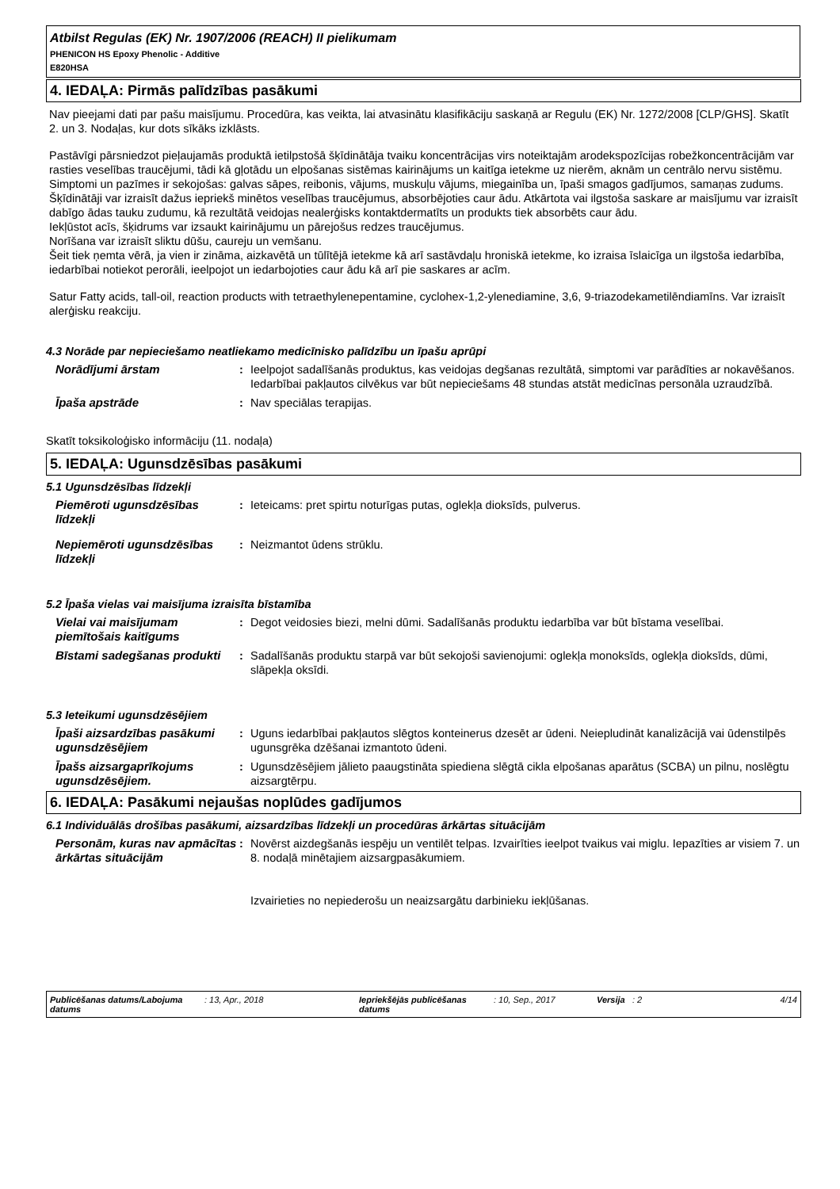Atbilst Regulas (EK) Nr. 1907/2006 (REACH) II pielikumam
PHENICON HS Epoxy Phenolic - Additive
E820HSA
4. IEDAĻA: Pirmās palīdzības pasākumi
Nav pieejami dati par pašu maisījumu. Procedūra, kas veikta, lai atvasinātu klasifikāciju saskaņā ar Regulu (EK) Nr. 1272/2008 [CLP/GHS]. Skatīt 2. un 3. Nodaļas, kur dots sīkāks izklāsts.
Pastāvīgi pārsniedzot pieļaujamās produktā ietilpstošā šķīdinātāja tvaiku koncentrācijas virs noteiktajām arodekspozīcijas robežkoncentrācijām var rasties veselības traucējumi, tādi kā gļotādu un elpošanas sistēmas kairinājums un kaitīga ietekme uz nierēm, aknām un centrālo nervu sistēmu. Simptomi un pazīmes ir sekojošas: galvas sāpes, reibonis, vājums, muskuļu vājums, miegainība un, īpaši smagos gadījumos, samaņas zudums. Šķīdinātāji var izraisīt dažus iepriekš minētos veselības traucējumus, absorbējoties caur ādu. Atkārtota vai ilgstoša saskare ar maisījumu var izraisīt dabīgo ādas tauku zudumu, kā rezultātā veidojas nealerģisks kontaktdermatīts un produkts tiek absorbēts caur ādu.
Iekļūstot acīs, šķidrums var izsaukt kairinājumu un pārejošus redzes traucējumus.
Norīšana var izraisīt sliktu dūšu, caureju un vemšanu.
Šeit tiek ņemta vērā, ja vien ir zināma, aizkavētā un tūlītējā ietekme kā arī sastāvdaļu hroniskā ietekme, ko izraisa īslaicīga un ilgstoša iedarbība, iedarbībai notiekot perorāli, ieelpojot un iedarbojoties caur ādu kā arī pie saskares ar acīm.
Satur Fatty acids, tall-oil, reaction products with tetraethylenepentamine, cyclohex-1,2-ylenediamine, 3,6, 9-triazodekametilēndiamīns. Var izraisīt alerģisku reakciju.
4.3 Norāde par nepieciešamo neatliekamo medicīnisko palīdzību un īpašu aprūpi
Norādījumi ārstam : Ieelpojot sadalīšanās produktus, kas veidojas degšanas rezultātā, simptomi var parādīties ar nokavēšanos. Iedarbībai pakļautos cilvēkus var būt nepieciešams 48 stundas atstāt medicīnas personāla uzraudzībā.
Īpaša apstrāde : Nav speciālas terapijas.
Skatīt toksikoloģisko informāciju (11. nodaļa)
5. IEDAĻA: Ugunsdzēsības pasākumi
5.1 Ugunsdzēsības līdzekļi
Piemēroti ugunsdzēsības līdzekļi
: Ieteicams: pret spirtu noturīgas putas, oglekļa dioksīds, pulverus.
Nepiemēroti ugunsdzēsības līdzekļi
: Neizmantot ūdens strūklu.
5.2 Īpaša vielas vai maisījuma izraisīta bīstamība
Vielai vai maisījumam piemītošais kaitīgums
: Degot veidosies biezi, melni dūmi. Sadalīšanās produktu iedarbība var būt bīstama veselībai.
Bīstami sadegšanas produkti
: Sadalīšanās produktu starpā var būt sekojoši savienojumi: oglekļa monoksīds, oglekļa dioksīds, dūmi, slāpekļa oksīdi.
5.3 Ieteikumi ugunsdzēsējiem
Īpaši aizsardzības pasākumi ugunsdzēsējiem
: Uguns iedarbībai pakļautos slēgtos konteinerus dzesēt ar ūdeni. Neiepludināt kanalizācijā vai ūdenstilpēs ugunsgrēka dzēšanai izmantoto ūdeni.
Īpašs aizsargaprīkojums ugunsdzēsējiem.
: Ugunsdzēsējiem jālieto paaugstināta spiediena slēgtā cikla elpošanas aparātus (SCBA) un pilnu, noslēgtu aizsargtērpu.
6. IEDAĻA: Pasākumi nejaušas noplūdes gadījumos
6.1 Individuālās drošības pasākumi, aizsardzības līdzekļi un procedūras ārkārtas situācijām
Personām, kuras nav apmācītas ārkārtas situācijām
: Novērst aizdegšanās iespēju un ventilēt telpas. Izvairīties ieelpot tvaikus vai miglu. Iepazīties ar visiem 7. un 8. nodaļā minētajiem aizsargpasākumiem.
Izvairieties no nepiederošu un neaizsargātu darbinieku iekļūšanas.
Publicēšanas datums/Labojuma datums
: 13, Apr., 2018 Iepriekšējās publicēšanas datums
: 10, Sep., 2017 Versija
: 2 4/14